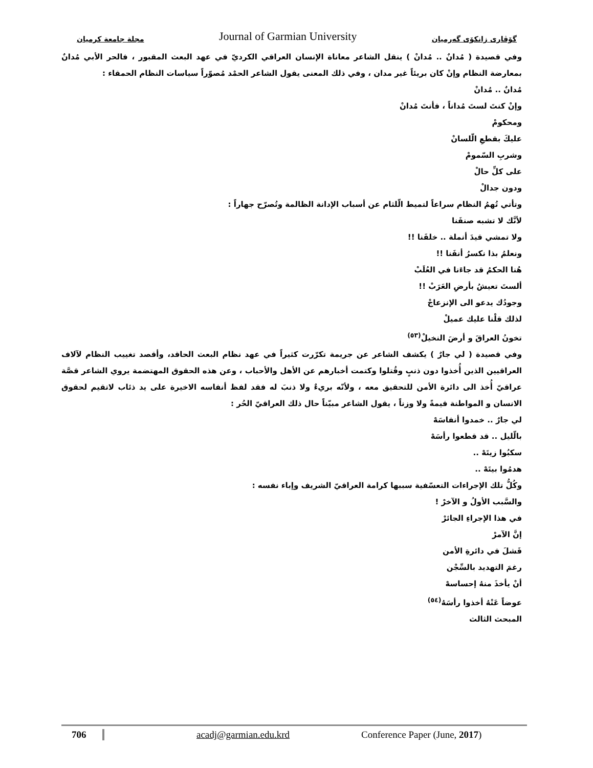مجلة جامعة كرميان Journal of Garmian University گۆڤاری زانكۆی گەرمیان
وفي قصيدة ( مُدانٌ .. مُدانْ ) ينقل الشاعر معاناة الإنسان العراقي الكرديّ في عهد البعث المقبور ، فالحر الأبي مُدانٌ بمعارضة النظام وإنْ كان بريئاً غير مدان ، وفي ذلك المعنى يقول الشاعر الحمْد مُصوّراً سياسات النظام الحمقاء :
مُدانٌ .. مُدانْ
وإنْ كنتَ لستَ مُداناً ، فأنتَ مُدانْ
ومحكومْ
عليكَ بقطعِ الّلسانْ
وشربِ السّمومْ
على كلِّ حالْ
ودون جدالْ
وتأتي تُهمُ النظام سراعاً لتميط الّلثام عن أسباب الإدانة الظالمة وتُصرّح جهاراً :
لأنَّك لا تشبه صنفَنا
ولا تمشي قيدَ أنملة .. خلفَنا !!
ونعلمُ بذا نكسرُ أنفَنا !!
هُنا الحكمُ قد جاءَنا في العُلَبْ
ألستَ تعيشُ بأرضِ العَرَبْ !!
وجودُك يدعو الى الإنزعاجْ
لذلك قلْنا عليك عميلْ
تخونُ العراقَ و أرضَ النخيلْ<sup>(٥٣)</sup>
وفي قصيدة ( لي جارٌ ) يكشف الشاعر عن جريمة تكرّرت كثيراً في عهد نظام البعث الحاقد، وأقصد تغييب النظام لآلاف العراقيين الذين أُخذوا دون ذنبٍ وقُتلوا وكتمت أخبارهم عن الأهل والأحباب ، وعن هذه الحقوق المهتضمة يروي الشاعر قصَّة عراقيّ أُخذ الى دائرة الأمن للتحقيق معه ، ولأنّه بريءٌ ولا ذنبَ له فقد لفظ أنفاسه الاخيرة على يد ذئاب لاتقيم لحقوق الانسان و المواطنة قيمةً ولا وزناً ، يقول الشاعر مبيّناً حال ذلك العراقيّ الحُر :
لي جارٌ .. خمدوا أنفاسَهْ
بالّليل .. قد قطعوا رأسَهْ
سكبُوا زيتَهْ ..
هدمُوا بيتَهْ ..
وكُلُّ تلك الإجراءات التعسّفية سببها كرامة العراقيّ الشريف وإباء نفسه :
والسَّبب الأولُ و الآخرْ !
في هذا الإجراءِ الجائرْ
إنَّ الآمرْ
فَشلَ في دائرةِ الأمن
رغمَ التهديد بالسِّجْن
أنْ يأخذَ منهُ إحساسهْ
عوضاً عَنْهُ أخذوا رأسَهُ<sup>(٥٤)</sup>
المبحث الثالث
706 acadj@garmian.edu.krd Conference Paper (June, 2017)